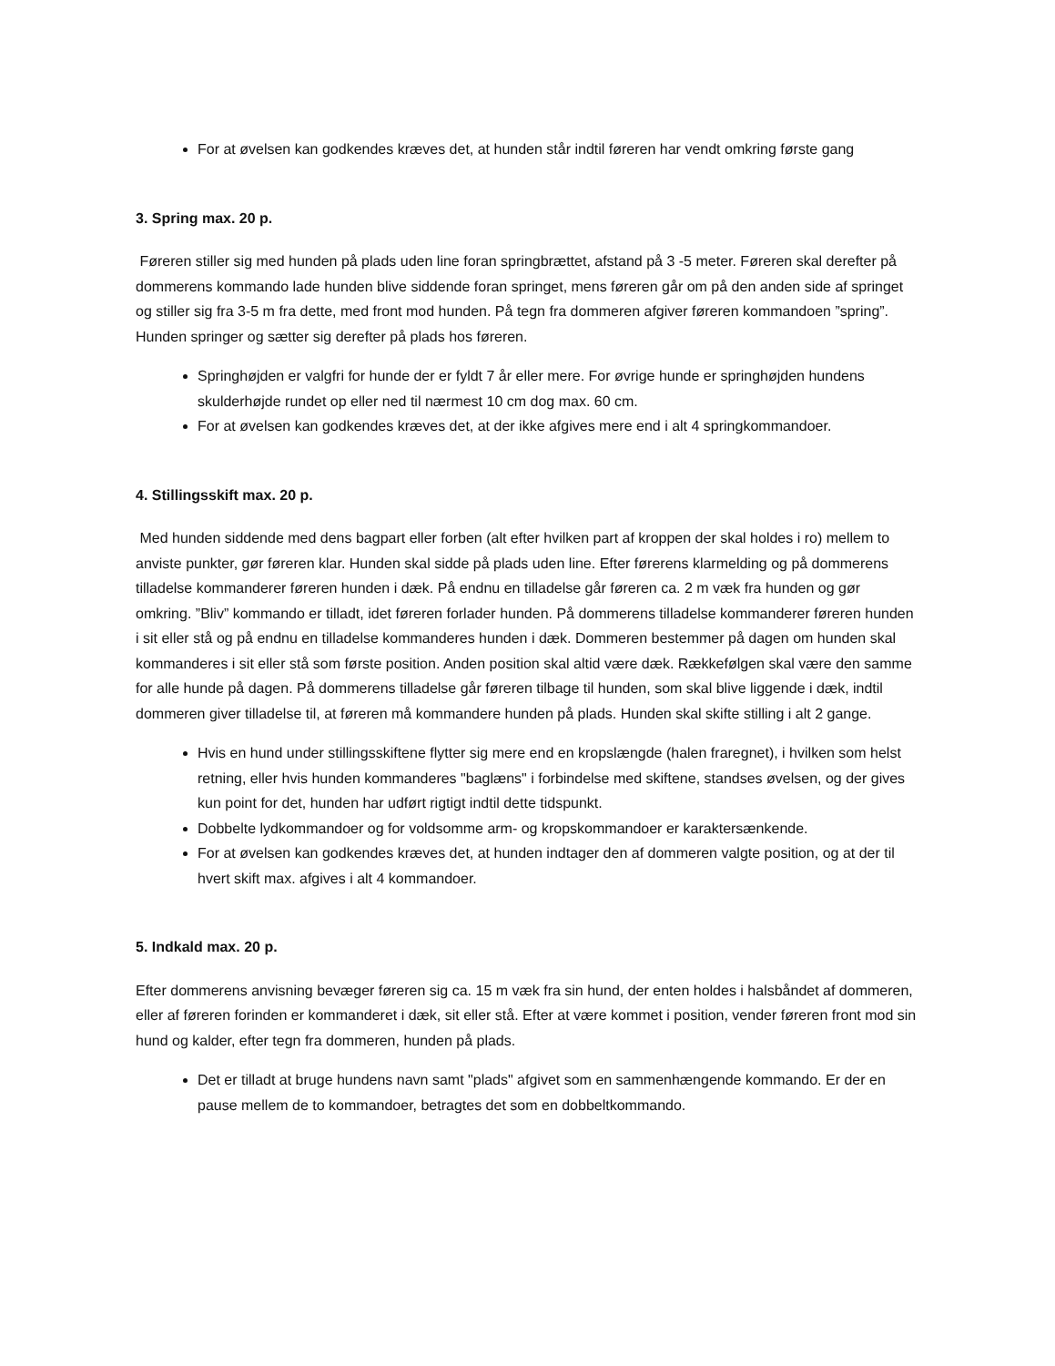For at øvelsen kan godkendes kræves det, at hunden står indtil føreren har vendt omkring første gang
3. Spring max. 20 p.
Føreren stiller sig med hunden på plads uden line foran springbrættet, afstand på 3 -5 meter. Føreren skal derefter på dommerens kommando lade hunden blive siddende foran springet, mens føreren går om på den anden side af springet og stiller sig fra 3-5 m fra dette, med front mod hunden. På tegn fra dommeren afgiver føreren kommandoen ”spring”. Hunden springer og sætter sig derefter på plads hos føreren.
Springhøjden er valgfri for hunde der er fyldt 7 år eller mere. For øvrige hunde er springhøjden hundens skulderhøjde rundet op eller ned til nærmest 10 cm dog max. 60 cm.
For at øvelsen kan godkendes kræves det, at der ikke afgives mere end i alt 4 springkommandoer.
4. Stillingsskift max. 20 p.
Med hunden siddende med dens bagpart eller forben (alt efter hvilken part af kroppen der skal holdes i ro) mellem to anviste punkter, gør føreren klar. Hunden skal sidde på plads uden line. Efter førerens klarmelding og på dommerens tilladelse kommanderer føreren hunden i dæk. På endnu en tilladelse går føreren ca. 2 m væk fra hunden og gør omkring. ”Bliv” kommando er tilladt, idet føreren forlader hunden. På dommerens tilladelse kommanderer føreren hunden i sit eller stå og på endnu en tilladelse kommanderes hunden i dæk. Dommeren bestemmer på dagen om hunden skal kommanderes i sit eller stå som første position. Anden position skal altid være dæk. Rækkefølgen skal være den samme for alle hunde på dagen. På dommerens tilladelse går føreren tilbage til hunden, som skal blive liggende i dæk, indtil dommeren giver tilladelse til, at føreren må kommandere hunden på plads. Hunden skal skifte stilling i alt 2 gange.
Hvis en hund under stillingsskiftene flytter sig mere end en kropslængde (halen fraregnet), i hvilken som helst retning, eller hvis hunden kommanderes "baglæns" i forbindelse med skiftene, standses øvelsen, og der gives kun point for det, hunden har udført rigtigt indtil dette tidspunkt.
Dobbelte lydkommandoer og for voldsomme arm- og kropskommandoer er karaktersænkende.
For at øvelsen kan godkendes kræves det, at hunden indtager den af dommeren valgte position, og at der til hvert skift max. afgives i alt 4 kommandoer.
5. Indkald max. 20 p.
Efter dommerens anvisning bevæger føreren sig ca. 15 m væk fra sin hund, der enten holdes i halsbåndet af dommeren, eller af føreren forinden er kommanderet i dæk, sit eller stå. Efter at være kommet i position, vender føreren front mod sin hund og kalder, efter tegn fra dommeren, hunden på plads.
Det er tilladt at bruge hundens navn samt "plads" afgivet som en sammenhængende kommando. Er der en pause mellem de to kommandoer, betragtes det som en dobbeltkommando.